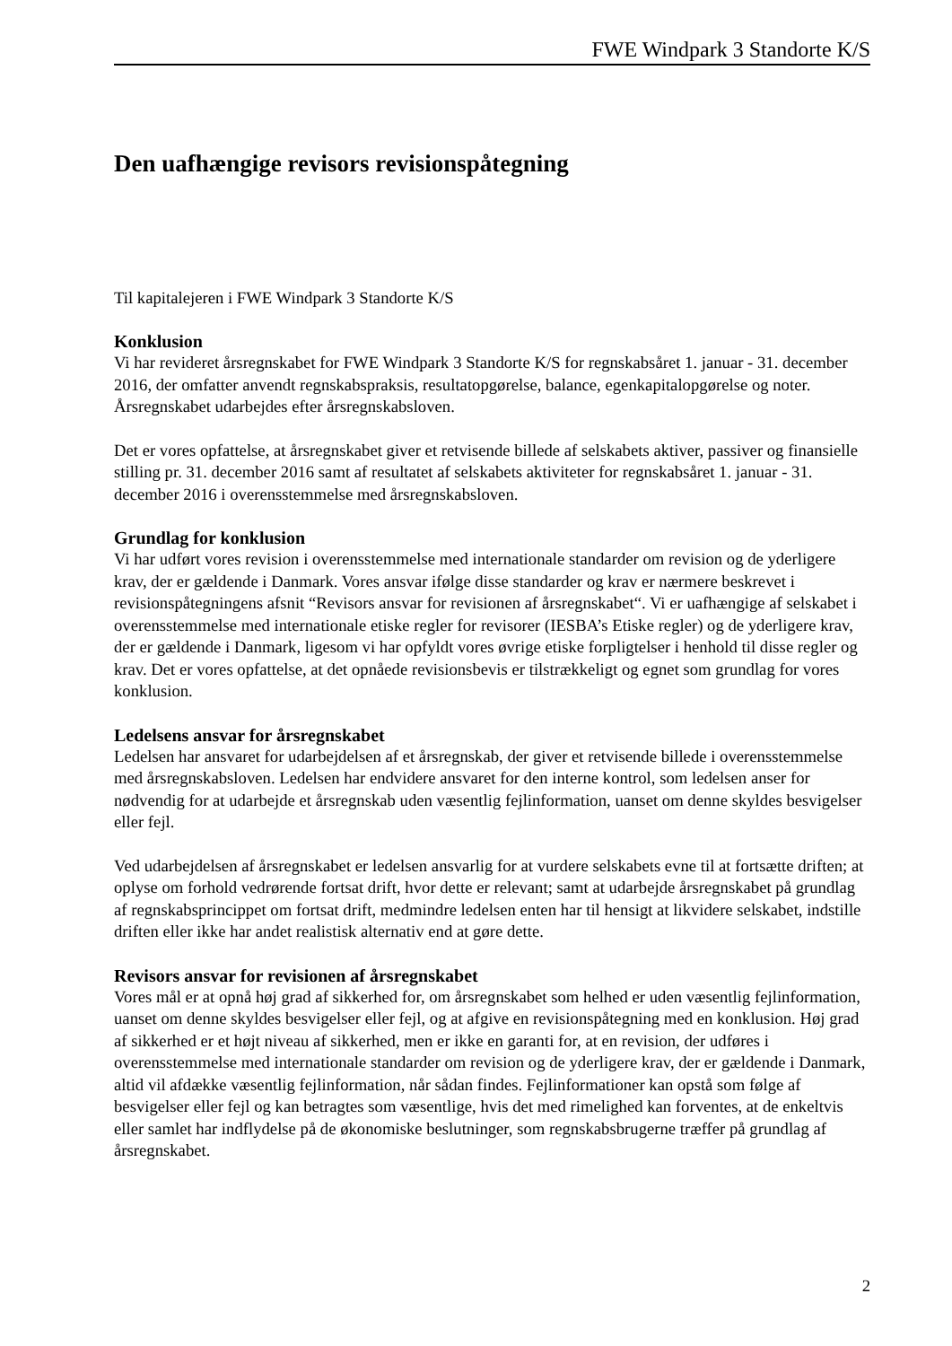FWE Windpark 3 Standorte K/S
Den uafhængige revisors revisionspåtegning
Til kapitalejeren i FWE Windpark 3 Standorte K/S
Konklusion
Vi har revideret årsregnskabet for FWE Windpark 3 Standorte K/S for regnskabsåret 1. januar - 31. december 2016, der omfatter anvendt regnskabspraksis, resultatopgørelse, balance, egenkapitalopgørelse og noter. Årsregnskabet udarbejdes efter årsregnskabsloven.
Det er vores opfattelse, at årsregnskabet giver et retvisende billede af selskabets aktiver, passiver og finansielle stilling pr. 31. december 2016 samt af resultatet af selskabets aktiviteter for regnskabsåret 1. januar - 31. december 2016 i overensstemmelse med årsregnskabsloven.
Grundlag for konklusion
Vi har udført vores revision i overensstemmelse med internationale standarder om revision og de yderligere krav, der er gældende i Danmark. Vores ansvar ifølge disse standarder og krav er nærmere beskrevet i revisionspåtegningens afsnit “Revisors ansvar for revisionen af årsregnskabet“. Vi er uafhængige af selskabet i overensstemmelse med internationale etiske regler for revisorer (IESBA’s Etiske regler) og de yderligere krav, der er gældende i Danmark, ligesom vi har opfyldt vores øvrige etiske forpligtelser i henhold til disse regler og krav. Det er vores opfattelse, at det opnåede revisionsbevis er tilstrækkeligt og egnet som grundlag for vores konklusion.
Ledelsens ansvar for årsregnskabet
Ledelsen har ansvaret for udarbejdelsen af et årsregnskab, der giver et retvisende billede i overensstemmelse med årsregnskabsloven. Ledelsen har endvidere ansvaret for den interne kontrol, som ledelsen anser for nødvendig for at udarbejde et årsregnskab uden væsentlig fejlinformation, uanset om denne skyldes besvigelser eller fejl.
Ved udarbejdelsen af årsregnskabet er ledelsen ansvarlig for at vurdere selskabets evne til at fortsætte driften; at oplyse om forhold vedrørende fortsat drift, hvor dette er relevant; samt at udarbejde årsregnskabet på grundlag af regnskabsprincippet om fortsat drift, medmindre ledelsen enten har til hensigt at likvidere selskabet, indstille driften eller ikke har andet realistisk alternativ end at gøre dette.
Revisors ansvar for revisionen af årsregnskabet
Vores mål er at opnå høj grad af sikkerhed for, om årsregnskabet som helhed er uden væsentlig fejlinformation, uanset om denne skyldes besvigelser eller fejl, og at afgive en revisionspåtegning med en konklusion. Høj grad af sikkerhed er et højt niveau af sikkerhed, men er ikke en garanti for, at en revision, der udføres i overensstemmelse med internationale standarder om revision og de yderligere krav, der er gældende i Danmark, altid vil afdække væsentlig fejlinformation, når sådan findes. Fejlinformationer kan opstå som følge af besvigelser eller fejl og kan betragtes som væsentlige, hvis det med rimelighed kan forventes, at de enkeltvis eller samlet har indflydelse på de økonomiske beslutninger, som regnskabsbrugerne træffer på grundlag af årsregnskabet.
2